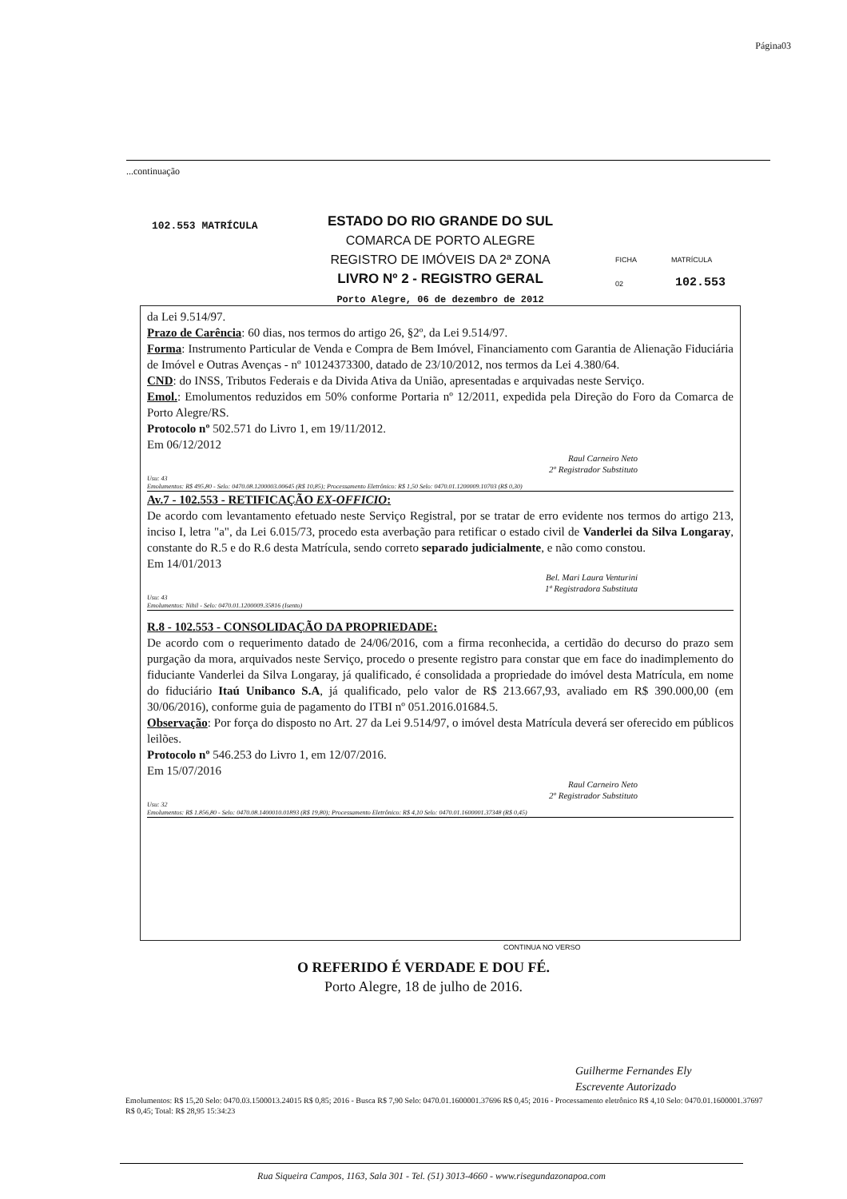Página03
...continuação
102.553 MATRÍCULA
ESTADO DO RIO GRANDE DO SUL
COMARCA DE PORTO ALEGRE
REGISTRO DE IMÓVEIS DA 2ª ZONA
LIVRO Nº 2 - REGISTRO GERAL
Porto Alegre, 06 de dezembro de 2012
FICHA
02
MATRÍCULA
102.553
da Lei 9.514/97.
Prazo de Carência: 60 dias, nos termos do artigo 26, §2º, da Lei 9.514/97.
Forma: Instrumento Particular de Venda e Compra de Bem Imóvel, Financiamento com Garantia de Alienação Fiduciária de Imóvel e Outras Avenças - nº 10124373300, datado de 23/10/2012, nos termos da Lei 4.380/64.
CND: do INSS, Tributos Federais e da Divida Ativa da União, apresentadas e arquivadas neste Serviço.
Emol.: Emolumentos reduzidos em 50% conforme Portaria nº 12/2011, expedida pela Direção do Foro da Comarca de Porto Alegre/RS.
Protocolo nº 502.571 do Livro 1, em 19/11/2012.
Em 06/12/2012
Raul Carneiro Neto
2º Registrador Substituto
Usu: 43
Emolumentos: R$ 495,80 - Selo: 0470.08.1200003.00645 (R$ 10,85); Processamento Eletrônico: R$ 1,50 Selo: 0470.01.1200009.10703 (R$ 0,30)
Av.7 - 102.553 - RETIFICAÇÃO EX-OFFICIO:
De acordo com levantamento efetuado neste Serviço Registral, por se tratar de erro evidente nos termos do artigo 213, inciso I, letra "a", da Lei 6.015/73, procedo esta averbação para retificar o estado civil de Vanderlei da Silva Longaray, constante do R.5 e do R.6 desta Matrícula, sendo correto separado judicialmente, e não como constou.
Em 14/01/2013
Bel. Mari Laura Venturini
1ª Registradora Substituta
Usu: 43
Emolumentos: Nihil - Selo: 0470.01.1200009.35816 (Isento)
R.8 - 102.553 - CONSOLIDAÇÃO DA PROPRIEDADE:
De acordo com o requerimento datado de 24/06/2016, com a firma reconhecida, a certidão do decurso do prazo sem purgação da mora, arquivados neste Serviço, procedo o presente registro para constar que em face do inadimplemento do fiduciante Vanderlei da Silva Longaray, já qualificado, é consolidada a propriedade do imóvel desta Matrícula, em nome do fiduciário Itaú Unibanco S.A, já qualificado, pelo valor de R$ 213.667,93, avaliado em R$ 390.000,00 (em 30/06/2016), conforme guia de pagamento do ITBI nº 051.2016.01684.5.
Observação: Por força do disposto no Art. 27 da Lei 9.514/97, o imóvel desta Matrícula deverá ser oferecido em públicos leilões.
Protocolo nº 546.253 do Livro 1, em 12/07/2016.
Em 15/07/2016
Raul Carneiro Neto
2º Registrador Substituto
Usu: 32
Emolumentos: R$ 1.856,80 - Selo: 0470.08.1400010.01893 (R$ 19,80); Processamento Eletrônico: R$ 4,10 Selo: 0470.01.1600001.37348 (R$ 0,45)
CONTINUA NO VERSO
O REFERIDO É VERDADE E DOU FÉ.
Porto Alegre, 18 de julho de 2016.
Guilherme Fernandes Ely
Escrevente Autorizado
Emolumentos: R$ 15,20 Selo: 0470.03.1500013.24015 R$ 0,85; 2016 - Busca R$ 7,90 Selo: 0470.01.1600001.37696 R$ 0,45; 2016 - Processamento eletrônico R$ 4,10 Selo: 0470.01.1600001.37697 R$ 0,45; Total: R$ 28,95 15:34:23
Rua Siqueira Campos, 1163, Sala 301 - Tel. (51) 3013-4660 - www.risegundazonapoa.com